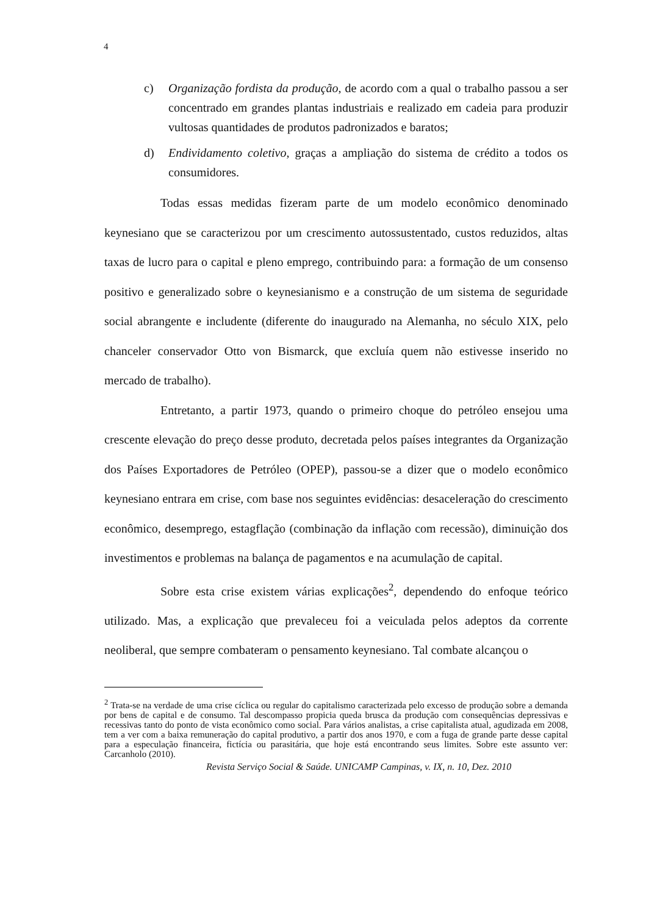4
c) Organização fordista da produção, de acordo com a qual o trabalho passou a ser concentrado em grandes plantas industriais e realizado em cadeia para produzir vultosas quantidades de produtos padronizados e baratos;
d) Endividamento coletivo, graças a ampliação do sistema de crédito a todos os consumidores.
Todas essas medidas fizeram parte de um modelo econômico denominado keynesiano que se caracterizou por um crescimento autossustentado, custos reduzidos, altas taxas de lucro para o capital e pleno emprego, contribuindo para: a formação de um consenso positivo e generalizado sobre o keynesianismo e a construção de um sistema de seguridade social abrangente e includente (diferente do inaugurado na Alemanha, no século XIX, pelo chanceler conservador Otto von Bismarck, que excluía quem não estivesse inserido no mercado de trabalho).
Entretanto, a partir 1973, quando o primeiro choque do petróleo ensejou uma crescente elevação do preço desse produto, decretada pelos países integrantes da Organização dos Países Exportadores de Petróleo (OPEP), passou-se a dizer que o modelo econômico keynesiano entrara em crise, com base nos seguintes evidências: desaceleração do crescimento econômico, desemprego, estagflação (combinação da inflação com recessão), diminuição dos investimentos e problemas na balança de pagamentos e na acumulação de capital.
Sobre esta crise existem várias explicações<sup>2</sup>, dependendo do enfoque teórico utilizado. Mas, a explicação que prevaleceu foi a veiculada pelos adeptos da corrente neoliberal, que sempre combateram o pensamento keynesiano. Tal combate alcançou o
<sup>2</sup> Trata-se na verdade de uma crise cíclica ou regular do capitalismo caracterizada pelo excesso de produção sobre a demanda por bens de capital e de consumo. Tal descompasso propicia queda brusca da produção com consequências depressivas e recessivas tanto do ponto de vista econômico como social. Para vários analistas, a crise capitalista atual, agudizada em 2008, tem a ver com a baixa remuneração do capital produtivo, a partir dos anos 1970, e com a fuga de grande parte desse capital para a especulação financeira, fictícia ou parasitária, que hoje está encontrando seus limites. Sobre este assunto ver: Carcanholo (2010).
Revista Serviço Social & Saúde. UNICAMP Campinas, v. IX, n. 10, Dez. 2010